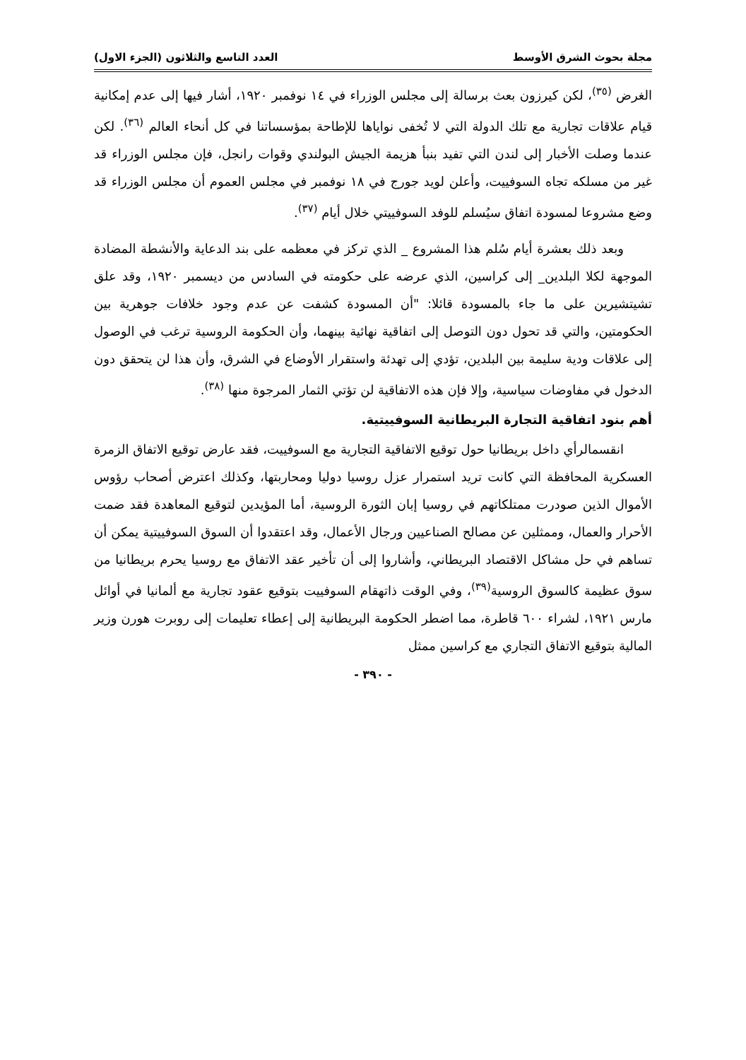مجلة بحوث الشرق الأوسط العدد التاسع والثلاثون (الجزء الاول)
الغرض <sup>(٣٥)</sup>، لكن كيرزون بعث برسالة إلى مجلس الوزراء في ١٤ نوفمبر ١٩٢٠، أشار فيها إلى عدم إمكانية قيام علاقات تجارية مع تلك الدولة التي لا تُخفى نواياها للإطاحة بمؤسساتنا في كل أنحاء العالم <sup>(٣٦)</sup>. لكن عندما وصلت الأخبار إلى لندن التي تفيد بنبأ هزيمة الجيش البولندي وقوات رانجل، فإن مجلس الوزراء قد غير من مسلكه تجاه السوفييت، وأعلن لويد جورج في ١٨ نوفمبر في مجلس العموم أن مجلس الوزراء قد وضع مشروعا لمسودة اتفاق سيُسلم للوفد السوفييتي خلال أيام <sup>(٣٧)</sup>.
وبعد ذلك بعشرة أيام سُلم هذا المشروع _ الذي تركز في معظمه على بند الدعاية والأنشطة المضادة الموجهة لكلا البلدين_ إلى كراسين، الذي عرضه على حكومته في السادس من ديسمبر ١٩٢٠، وقد علق تشيتشيرين على ما جاء بالمسودة قائلا: "أن المسودة كشفت عن عدم وجود خلافات جوهرية بين الحكومتين، والتي قد تحول دون التوصل إلى اتفاقية نهائية بينهما، وأن الحكومة الروسية ترغب في الوصول إلى علاقات ودية سليمة بين البلدين، تؤدي إلى تهدئة واستقرار الأوضاع في الشرق، وأن هذا لن يتحقق دون الدخول في مفاوضات سياسية، وإلا فإن هذه الاتفاقية لن تؤتي الثمار المرجوة منها <sup>(٣٨)</sup>.
أهم بنود اتفاقية التجارة البريطانية السوفييتية.
انقسمالرأي داخل بريطانيا حول توقيع الاتفاقية التجارية مع السوفييت، فقد عارض توقيع الاتفاق الزمرة العسكرية المحافظة التي كانت تريد استمرار عزل روسيا دوليا ومحاربتها، وكذلك اعترض أصحاب رؤوس الأموال الذين صودرت ممتلكاتهم في روسيا إبان الثورة الروسية، أما المؤيدين لتوقيع المعاهدة فقد ضمت الأحرار والعمال، وممثلين عن مصالح الصناعيين ورجال الأعمال، وقد اعتقدوا أن السوق السوفييتية يمكن أن تساهم في حل مشاكل الاقتصاد البريطاني، وأشاروا إلى أن تأخير عقد الاتفاق مع روسيا يحرم بريطانيا من سوق عظيمة كالسوق الروسية<sup>(٣٩)</sup>، وفي الوقت ذاتهقام السوفييت بتوقيع عقود تجارية مع ألمانيا في أوائل مارس ١٩٢١، لشراء ٦٠٠ قاطرة، مما اضطر الحكومة البريطانية إلى إعطاء تعليمات إلى روبرت هورن وزير المالية بتوقيع الاتفاق التجاري مع كراسين ممثل
- ٣٩٠ -